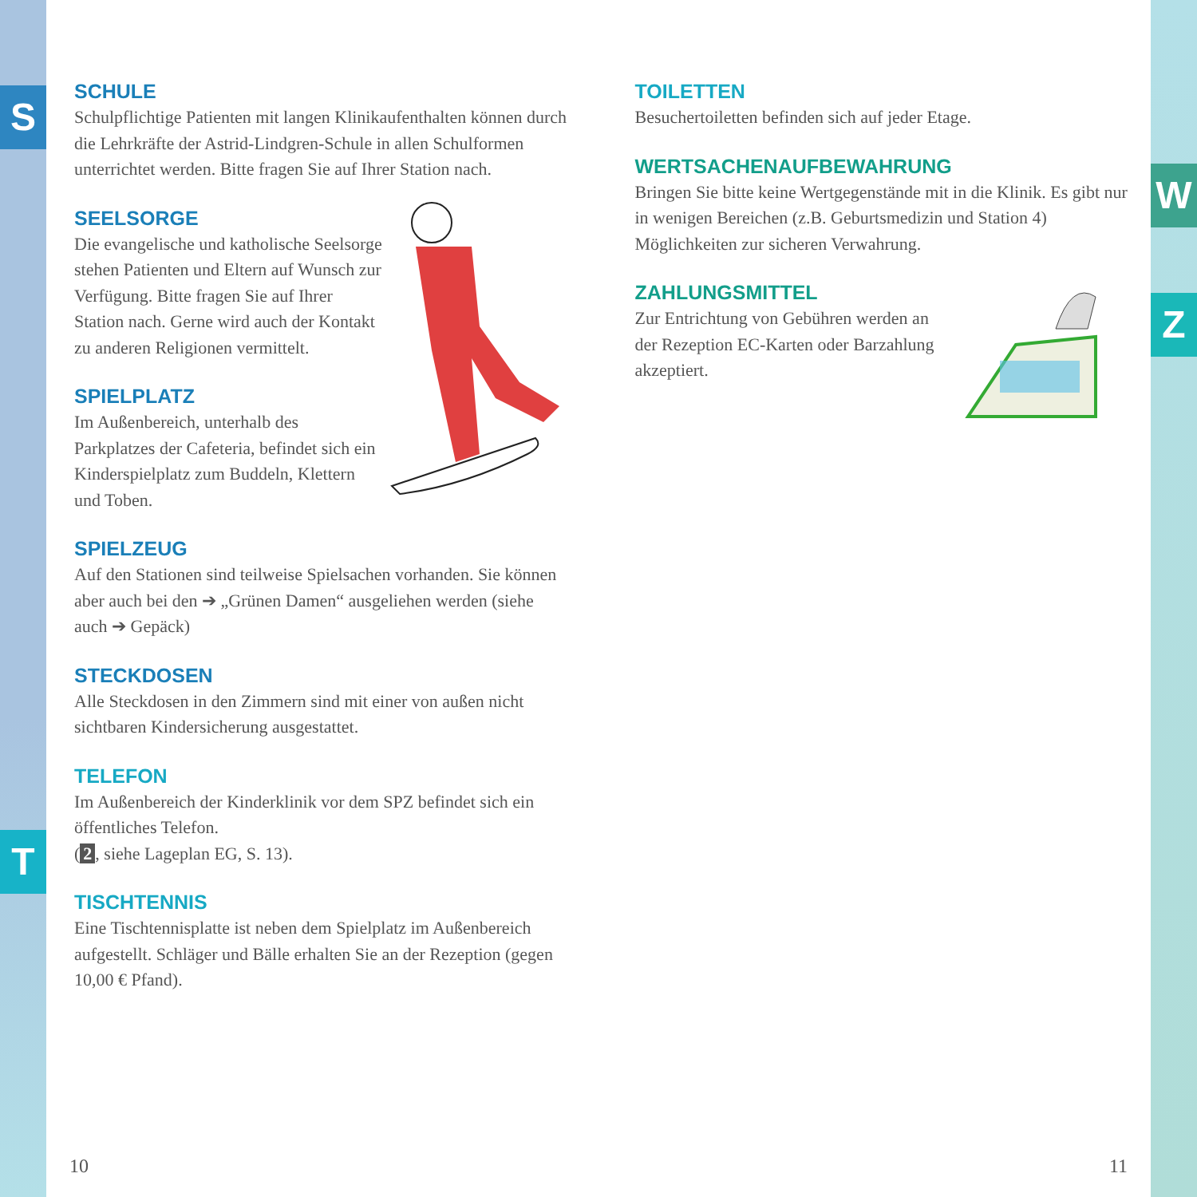S
T
W
Z
SCHULE
Schulpflichtige Patienten mit langen Klinikaufenthalten können durch die Lehrkräfte der Astrid-Lindgren-Schule in allen Schulformen unterrichtet werden. Bitte fragen Sie auf Ihrer Station nach.
SEELSORGE
Die evangelische und katholische Seelsorge stehen Patienten und Eltern auf Wunsch zur Verfügung. Bitte fragen Sie auf Ihrer Station nach. Gerne wird auch der Kontakt zu anderen Religionen vermittelt.
SPIELPLATZ
Im Außenbereich, unterhalb des Parkplatzes der Cafeteria, befindet sich ein Kinderspielplatz zum Buddeln, Klettern und Toben.
SPIELZEUG
Auf den Stationen sind teilweise Spielsachen vorhanden. Sie können aber auch bei den ➔ „Grünen Damen“ ausgeliehen werden (siehe auch ➔ Gepäck)
STECKDOSEN
Alle Steckdosen in den Zimmern sind mit einer von außen nicht sichtbaren Kindersicherung ausgestattet.
TELEFON
Im Außenbereich der Kinderklinik vor dem SPZ befindet sich ein öffentliches Telefon.
(2, siehe Lageplan EG, S. 13).
TISCHTENNIS
Eine Tischtennisplatte ist neben dem Spielplatz im Außenbereich aufgestellt. Schläger und Bälle erhalten Sie an der Rezeption (gegen 10,00 € Pfand).
TOILETTEN
Besuchertoiletten befinden sich auf jeder Etage.
WERTSACHENAUFBEWAHRUNG
Bringen Sie bitte keine Wertgegenstände mit in die Klinik. Es gibt nur in wenigen Bereichen (z.B. Geburtsmedizin und Station 4) Möglichkeiten zur sicheren Verwahrung.
ZAHLUNGSMITTEL
Zur Entrichtung von Gebühren werden an der Rezeption EC-Karten oder Barzahlung akzeptiert.
10 11